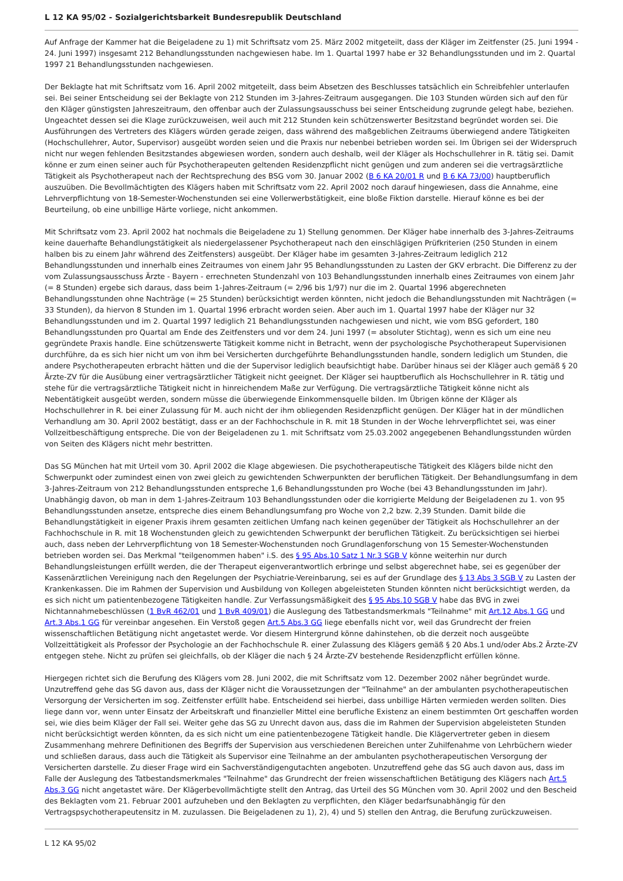L 12 KA 95/02 - Sozialgerichtsbarkeit Bundesrepublik Deutschland
Auf Anfrage der Kammer hat die Beigeladene zu 1) mit Schriftsatz vom 25. März 2002 mitgeteilt, dass der Kläger im Zeitfenster (25. Juni 1994 - 24. Juni 1997) insgesamt 212 Behandlungsstunden nachgewiesen habe. Im 1. Quartal 1997 habe er 32 Behandlungsstunden und im 2. Quartal 1997 21 Behandlungsstunden nachgewiesen.
Der Beklagte hat mit Schriftsatz vom 16. April 2002 mitgeteilt, dass beim Absetzen des Beschlusses tatsächlich ein Schreibfehler unterlaufen sei. Bei seiner Entscheidung sei der Beklagte von 212 Stunden im 3-Jahres-Zeitraum ausgegangen. Die 103 Stunden würden sich auf den für den Kläger günstigsten Jahreszeitraum, den offenbar auch der Zulassungsausschuss bei seiner Entscheidung zugrunde gelegt habe, beziehen. Ungeachtet dessen sei die Klage zurückzuweisen, weil auch mit 212 Stunden kein schützenswerter Besitzstand begründet worden sei. Die Ausführungen des Vertreters des Klägers würden gerade zeigen, dass während des maßgeblichen Zeitraums überwiegend andere Tätigkeiten (Hochschullehrer, Autor, Supervisor) ausgeübt worden seien und die Praxis nur nebenbei betrieben worden sei. Im Übrigen sei der Widerspruch nicht nur wegen fehlenden Besitzstandes abgewiesen worden, sondern auch deshalb, weil der Kläger als Hochschullehrer in R. tätig sei. Damit könne er zum einen seiner auch für Psychotherapeuten geltenden Residenzpflicht nicht genügen und zum anderen sei die vertragsärztliche Tätigkeit als Psychotherapeut nach der Rechtsprechung des BSG vom 30. Januar 2002 (B 6 KA 20/01 R und B 6 KA 73/00) hauptberuflich auszuüben. Die Bevollmächtigten des Klägers haben mit Schriftsatz vom 22. April 2002 noch darauf hingewiesen, dass die Annahme, eine Lehrverpflichtung von 18-Semester-Wochenstunden sei eine Vollerwerbstätigkeit, eine bloße Fiktion darstelle. Hierauf könne es bei der Beurteilung, ob eine unbillige Härte vorliege, nicht ankommen.
Mit Schriftsatz vom 23. April 2002 hat nochmals die Beigeladene zu 1) Stellung genommen. Der Kläger habe innerhalb des 3-Jahres-Zeitraums keine dauerhafte Behandlungstätigkeit als niedergelassener Psychotherapeut nach den einschlägigen Prüfkriterien (250 Stunden in einem halben bis zu einem Jahr während des Zeitfensters) ausgeübt. Der Kläger habe im gesamten 3-Jahres-Zeitraum lediglich 212 Behandlungsstunden und innerhalb eines Zeitraumes von einem Jahr 95 Behandlungsstunden zu Lasten der GKV erbracht. Die Differenz zu der vom Zulassungsausschuss Ärzte - Bayern - errechneten Stundenzahl von 103 Behandlungsstunden innerhalb eines Zeitraumes von einem Jahr (= 8 Stunden) ergebe sich daraus, dass beim 1-Jahres-Zeitraum (= 2/96 bis 1/97) nur die im 2. Quartal 1996 abgerechneten Behandlungsstunden ohne Nachträge (= 25 Stunden) berücksichtigt werden könnten, nicht jedoch die Behandlungsstunden mit Nachträgen (= 33 Stunden), da hiervon 8 Stunden im 1. Quartal 1996 erbracht worden seien. Aber auch im 1. Quartal 1997 habe der Kläger nur 32 Behandlungsstunden und im 2. Quartal 1997 lediglich 21 Behandlungsstunden nachgewiesen und nicht, wie vom BSG gefordert, 180 Behandlungsstunden pro Quartal am Ende des Zeitfensters und vor dem 24. Juni 1997 (= absoluter Stichtag), wenn es sich um eine neu gegründete Praxis handle. Eine schützenswerte Tätigkeit komme nicht in Betracht, wenn der psychologische Psychotherapeut Supervisionen durchführe, da es sich hier nicht um von ihm bei Versicherten durchgeführte Behandlungsstunden handle, sondern lediglich um Stunden, die andere Psychotherapeuten erbracht hätten und die der Supervisor lediglich beaufsichtigt habe. Darüber hinaus sei der Kläger auch gemäß § 20 Ärzte-ZV für die Ausübung einer vertragsärztlicher Tätigkeit nicht geeignet. Der Kläger sei hauptberuflich als Hochschullehrer in R. tätig und stehe für die vertragsärztliche Tätigkeit nicht in hinreichendem Maße zur Verfügung. Die vertragsärztliche Tätigkeit könne nicht als Nebentätigkeit ausgeübt werden, sondern müsse die überwiegende Einkommensquelle bilden. Im Übrigen könne der Kläger als Hochschullehrer in R. bei einer Zulassung für M. auch nicht der ihm obliegenden Residenzpflicht genügen. Der Kläger hat in der mündlichen Verhandlung am 30. April 2002 bestätigt, dass er an der Fachhochschule in R. mit 18 Stunden in der Woche lehrverpflichtet sei, was einer Vollzeitbeschäftigung entspreche. Die von der Beigeladenen zu 1. mit Schriftsatz vom 25.03.2002 angegebenen Behandlungsstunden würden von Seiten des Klägers nicht mehr bestritten.
Das SG München hat mit Urteil vom 30. April 2002 die Klage abgewiesen. Die psychotherapeutische Tätigkeit des Klägers bilde nicht den Schwerpunkt oder zumindest einen von zwei gleich zu gewichtenden Schwerpunkten der beruflichen Tätigkeit. Der Behandlungsumfang in dem 3-Jahres-Zeitraum von 212 Behandlungsstunden entspreche 1,6 Behandlungsstunden pro Woche (bei 43 Behandlungsstunden im Jahr). Unabhängig davon, ob man in dem 1-Jahres-Zeitraum 103 Behandlungsstunden oder die korrigierte Meldung der Beigeladenen zu 1. von 95 Behandlungsstunden ansetze, entspreche dies einem Behandlungsumfang pro Woche von 2,2 bzw. 2,39 Stunden. Damit bilde die Behandlungstätigkeit in eigener Praxis ihrem gesamten zeitlichen Umfang nach keinen gegenüber der Tätigkeit als Hochschullehrer an der Fachhochschule in R. mit 18 Wochenstunden gleich zu gewichtenden Schwerpunkt der beruflichen Tätigkeit. Zu berücksichtigen sei hierbei auch, dass neben der Lehrverpflichtung von 18 Semester-Wochenstunden noch Grundlagenforschung von 15 Semester-Wochenstunden betrieben worden sei. Das Merkmal "teilgenommen haben" i.S. des § 95 Abs.10 Satz 1 Nr.3 SGB V könne weiterhin nur durch Behandlungsleistungen erfüllt werden, die der Therapeut eigenverantwortlich erbringe und selbst abgerechnet habe, sei es gegenüber der Kassenärztlichen Vereinigung nach den Regelungen der Psychiatrie-Vereinbarung, sei es auf der Grundlage des § 13 Abs 3 SGB V zu Lasten der Krankenkassen. Die im Rahmen der Supervision und Ausbildung von Kollegen abgeleisteten Stunden könnten nicht berücksichtigt werden, da es sich nicht um patientenbezogene Tätigkeiten handle. Zur Verfassungsmäßigkeit des § 95 Abs.10 SGB V habe das BVG in zwei Nichtannahmebeschlüssen (1 BvR 462/01 und 1 BvR 409/01) die Auslegung des Tatbestandsmerkmals "Teilnahme" mit Art.12 Abs.1 GG und Art.3 Abs.1 GG für vereinbar angesehen. Ein Verstoß gegen Art.5 Abs.3 GG liege ebenfalls nicht vor, weil das Grundrecht der freien wissenschaftlichen Betätigung nicht angetastet werde. Vor diesem Hintergrund könne dahinstehen, ob die derzeit noch ausgeübte Vollzeittätigkeit als Professor der Psychologie an der Fachhochschule R. einer Zulassung des Klägers gemäß § 20 Abs.1 und/oder Abs.2 Ärzte-ZV entgegen stehe. Nicht zu prüfen sei gleichfalls, ob der Kläger die nach § 24 Ärzte-ZV bestehende Residenzpflicht erfüllen könne.
Hiergegen richtet sich die Berufung des Klägers vom 28. Juni 2002, die mit Schriftsatz vom 12. Dezember 2002 näher begründet wurde. Unzutreffend gehe das SG davon aus, dass der Kläger nicht die Voraussetzungen der "Teilnahme" an der ambulanten psychotherapeutischen Versorgung der Versicherten im sog. Zeitfenster erfüllt habe. Entscheidend sei hierbei, dass unbillige Härten vermieden werden sollten. Dies liege dann vor, wenn unter Einsatz der Arbeitskraft und finanzieller Mittel eine berufliche Existenz an einem bestimmten Ort geschaffen worden sei, wie dies beim Kläger der Fall sei. Weiter gehe das SG zu Unrecht davon aus, dass die im Rahmen der Supervision abgeleisteten Stunden nicht berücksichtigt werden könnten, da es sich nicht um eine patientenbezogene Tätigkeit handle. Die Klägervertreter geben in diesem Zusammenhang mehrere Definitionen des Begriffs der Supervision aus verschiedenen Bereichen unter Zuhilfenahme von Lehrbüchern wieder und schließen daraus, dass auch die Tätigkeit als Supervisor eine Teilnahme an der ambulanten psychotherapeutischen Versorgung der Versicherten darstelle. Zu dieser Frage wird ein Sachverständigengutachten angeboten. Unzutreffend gehe das SG auch davon aus, dass im Falle der Auslegung des Tatbestandsmerkmales "Teilnahme" das Grundrecht der freien wissenschaftlichen Betätigung des Klägers nach Art.5 Abs.3 GG nicht angetastet wäre. Der Klägerbevollmächtigte stellt den Antrag, das Urteil des SG München vom 30. April 2002 und den Bescheid des Beklagten vom 21. Februar 2001 aufzuheben und den Beklagten zu verpflichten, den Kläger bedarfsunabhängig für den Vertragspsychotherapeutensitz in M. zuzulassen. Die Beigeladenen zu 1), 2), 4) und 5) stellen den Antrag, die Berufung zurückzuweisen.
L 12 KA 95/02